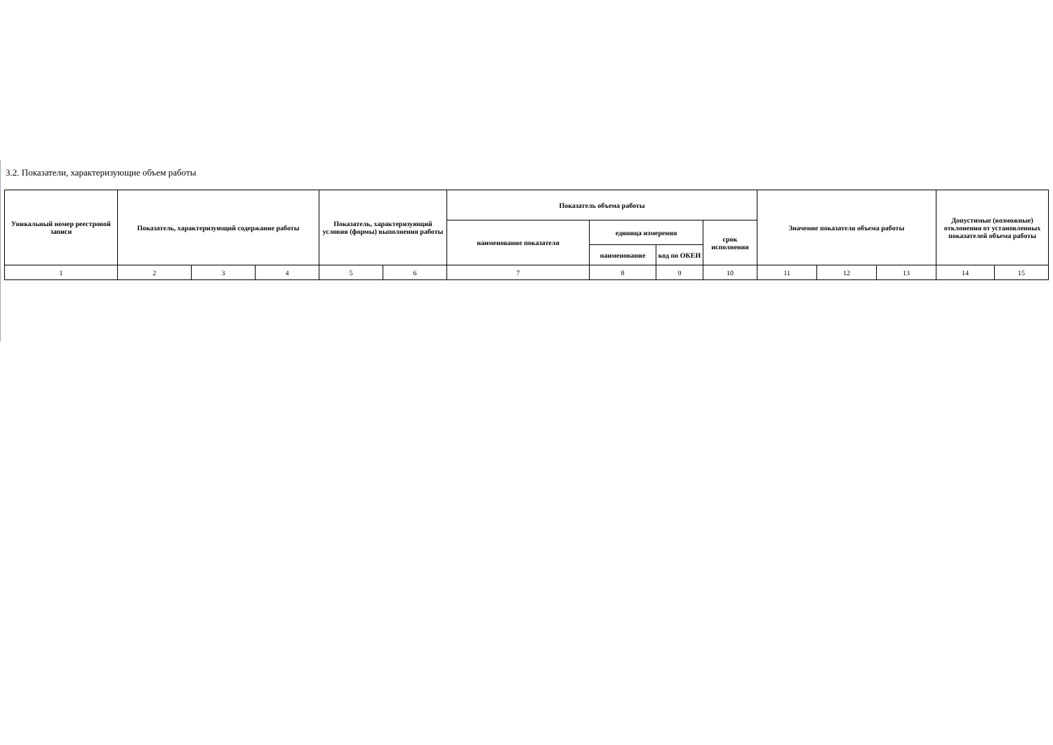3.2. Показатели, характеризующие объем работы
| Уникальный номер реестровой записи | Показатель, характеризующий содержание работы | | | Показатель, характеризующий условия (формы) выполнения работы | | Показатель объема работы | | | | Значение показателя объема работы | | | Допустимые (возможные) отклонения от установленных показателей объема работы | |
| --- | --- | --- | --- | --- | --- | --- | --- | --- | --- | --- | --- | --- | --- | --- |
| | | | | | | наименование показателя | единица измерения | | срок исполнения | | | | | |
| | | | | | | | наименование | код по ОКЕИ | | | | | | |
| 1 | 2 | 3 | 4 | 5 | 6 | 7 | 8 | 9 | 10 | 11 | 12 | 13 | 14 | 15 |